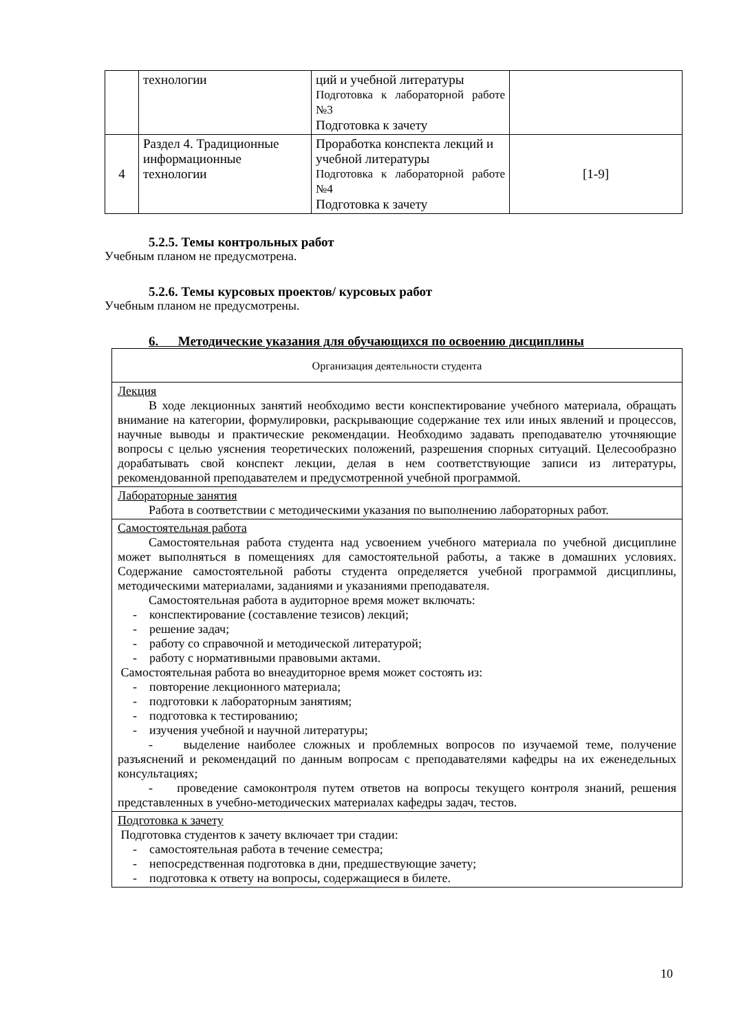| | технологии | ций и учебной литературы Подготовка к лабораторной работе №3 Подготовка к зачету | |
| 4 | Раздел 4. Традиционные информационные технологии | Проработка конспекта лекций и учебной литературы Подготовка к лабораторной работе №4 Подготовка к зачету | [1-9] |
5.2.5. Темы контрольных работ
Учебным планом не предусмотрена.
5.2.6. Темы курсовых проектов/ курсовых работ
Учебным планом не предусмотрены.
6. Методические указания для обучающихся по освоению дисциплины
| Организация деятельности студента |
| Лекция В ходе лекционных занятий необходимо вести конспектирование учебного материала, обращать внимание на категории, формулировки, раскрывающие содержание тех или иных явлений и процессов, научные выводы и практические рекомендации. Необходимо задавать преподавателю уточняющие вопросы с целью уяснения теоретических положений, разрешения спорных ситуаций. Целесообразно дорабатывать свой конспект лекции, делая в нем соответствующие записи из литературы, рекомендованной преподавателем и предусмотренной учебной программой. |
| Лабораторные занятия Работа в соответствии с методическими указания по выполнению лабораторных работ. |
| Самостоятельная работа Самостоятельная работа студента над усвоением учебного материала по учебной дисциплине может выполняться в помещениях для самостоятельной работы, а также в домашних условиях. Содержание самостоятельной работы студента определяется учебной программой дисциплины, методическими материалами, заданиями и указаниями преподавателя. Самостоятельная работа в аудиторное время может включать: - конспектирование (составление тезисов) лекций; - решение задач; - работу со справочной и методической литературой; - работу с нормативными правовыми актами. Самостоятельная работа во внеаудиторное время может состоять из: - повторение лекционного материала; - подготовки к лабораторным занятиям; - подготовка к тестированию; - изучения учебной и научной литературы; - выделение наиболее сложных и проблемных вопросов по изучаемой теме, получение разъяснений и рекомендаций по данным вопросам с преподавателями кафедры на их еженедельных консультациях; - проведение самоконтроля путем ответов на вопросы текущего контроля знаний, решения представленных в учебно-методических материалах кафедры задач, тестов. |
| Подготовка к зачету Подготовка студентов к зачету включает три стадии: - самостоятельная работа в течение семестра; - непосредственная подготовка в дни, предшествующие зачету; - подготовка к ответу на вопросы, содержащиеся в билете. |
10